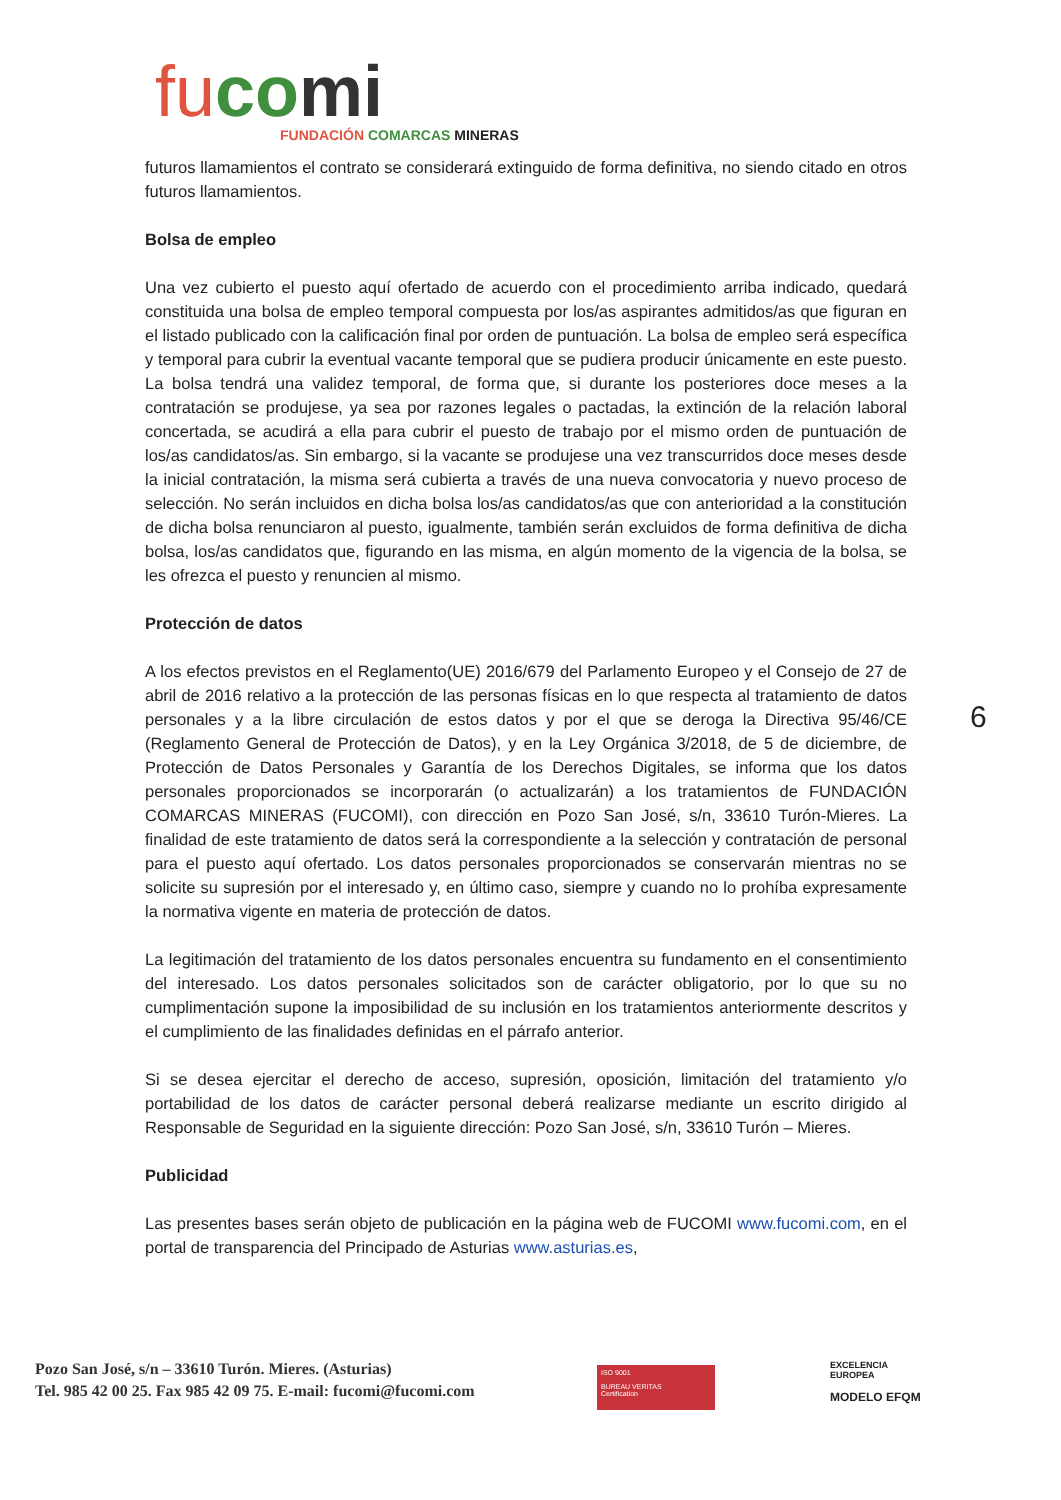fu co mi
FUNDACIÓN COMARCAS MINERAS
futuros llamamientos el contrato se considerará extinguido de forma definitiva, no siendo citado en otros futuros llamamientos.
Bolsa de empleo
Una vez cubierto el puesto aquí ofertado de acuerdo con el procedimiento arriba indicado, quedará constituida una bolsa de empleo temporal compuesta por los/as aspirantes admitidos/as que figuran en el listado publicado con la calificación final por orden de puntuación. La bolsa de empleo será específica y temporal para cubrir la eventual vacante temporal que se pudiera producir únicamente en este puesto. La bolsa tendrá una validez temporal, de forma que, si durante los posteriores doce meses a la contratación se produjese, ya sea por razones legales o pactadas, la extinción de la relación laboral concertada, se acudirá a ella para cubrir el puesto de trabajo por el mismo orden de puntuación de los/as candidatos/as. Sin embargo, si la vacante se produjese una vez transcurridos doce meses desde la inicial contratación, la misma será cubierta a través de una nueva convocatoria y nuevo proceso de selección. No serán incluidos en dicha bolsa los/as candidatos/as que con anterioridad a la constitución de dicha bolsa renunciaron al puesto, igualmente, también serán excluidos de forma definitiva de dicha bolsa, los/as candidatos que, figurando en las misma, en algún momento de la vigencia de la bolsa, se les ofrezca el puesto y renuncien al mismo.
Protección de datos
A los efectos previstos en el Reglamento(UE) 2016/679 del Parlamento Europeo y el Consejo de 27 de abril de 2016 relativo a la protección de las personas físicas en lo que respecta al tratamiento de datos personales y a la libre circulación de estos datos y por el que se deroga la Directiva 95/46/CE (Reglamento General de Protección de Datos), y en la Ley Orgánica 3/2018, de 5 de diciembre, de Protección de Datos Personales y Garantía de los Derechos Digitales, se informa que los datos personales proporcionados se incorporarán (o actualizarán) a los tratamientos de FUNDACIÓN COMARCAS MINERAS (FUCOMI), con dirección en Pozo San José, s/n, 33610 Turón-Mieres. La finalidad de este tratamiento de datos será la correspondiente a la selección y contratación de personal para el puesto aquí ofertado. Los datos personales proporcionados se conservarán mientras no se solicite su supresión por el interesado y, en último caso, siempre y cuando no lo prohíba expresamente la normativa vigente en materia de protección de datos.
La legitimación del tratamiento de los datos personales encuentra su fundamento en el consentimiento del interesado. Los datos personales solicitados son de carácter obligatorio, por lo que su no cumplimentación supone la imposibilidad de su inclusión en los tratamientos anteriormente descritos y el cumplimiento de las finalidades definidas en el párrafo anterior.
Si se desea ejercitar el derecho de acceso, supresión, oposición, limitación del tratamiento y/o portabilidad de los datos de carácter personal deberá realizarse mediante un escrito dirigido al Responsable de Seguridad en la siguiente dirección: Pozo San José, s/n, 33610 Turón – Mieres.
Publicidad
Las presentes bases serán objeto de publicación en la página web de FUCOMI www.fucomi.com, en el portal de transparencia del Principado de Asturias www.asturias.es,
6
Pozo San José, s/n – 33610 Turón. Mieres. (Asturias)
Tel. 985 42 00 25. Fax 985 42 09 75. E-mail: fucomi@fucomi.com
ISO 9001
BUREAU VERITAS
Certification
EXCELENCIA
EUROPEA
MODELO EFQM